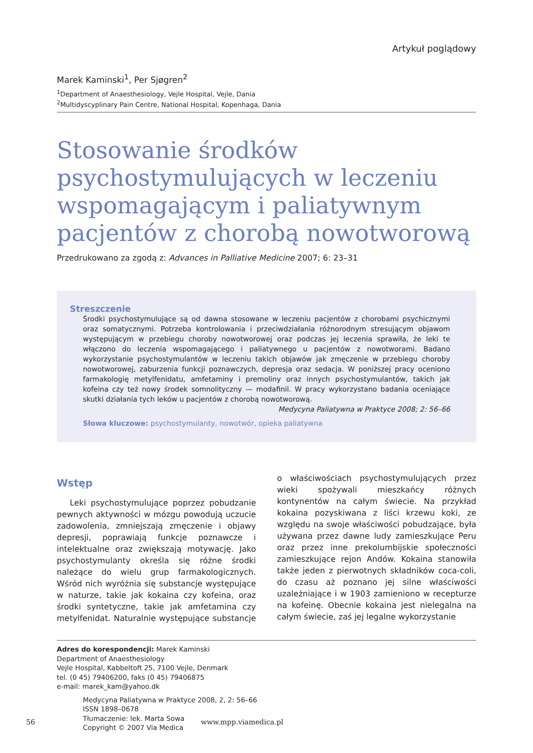Artykuł poglądowy
Marek Kaminski<sup>1</sup>, Per Sjøgren<sup>2</sup>
<sup>1</sup> Department of Anaesthesiology, Vejle Hospital, Vejle, Dania
<sup>2</sup> Multidyscyplinary Pain Centre, National Hospital, Kopenhaga, Dania
Stosowanie środków psychostymulujących w leczeniu wspomagającym i paliatywnym pacjentów z chorobą nowotworową
Przedrukowano za zgodą z: Advances in Palliative Medicine 2007; 6: 23–31
Streszczenie
Środki psychostymulujące są od dawna stosowane w leczeniu pacjentów z chorobami psychicznymi oraz somatycznymi. Potrzeba kontrolowania i przeciwdziałania różnorodnym stresującym objawom występującym w przebiegu choroby nowotworowej oraz podczas jej leczenia sprawiła, że leki te włączono do leczenia wspomagającego i paliatywnego u pacjentów z nowotworami. Badano wykorzystanie psychostymulantów w leczeniu takich objawów jak zmęczenie w przebiegu choroby nowotworowej, zaburzenia funkcji poznawczych, depresja oraz sedacja. W poniższej pracy oceniono farmakologię metylfenidatu, amfetaminy i premoliny oraz innych psychostymulantów, takich jak kofeina czy też nowy środek somnolityczny — modafinil. W pracy wykorzystano badania oceniające skutki działania tych leków u pacjentów z chorobą nowotworową.
Medycyna Paliatywna w Praktyce 2008; 2: 56–66
Słowa kluczowe: psychostymulanty, nowotwór, opieka paliatywna
Wstęp
Leki psychostymulujące poprzez pobudzanie pewnych aktywności w mózgu powodują uczucie zadowolenia, zmniejszają zmęczenie i objawy depresji, poprawiają funkcje poznawcze i intelektualne oraz zwiększają motywację. Jako psychostymulanty określa się różne środki należące do wielu grup farmakologicznych. Wśród nich wyróżnia się substancje występujące w naturze, takie jak kokaina czy kofeina, oraz środki syntetyczne, takie jak amfetamina czy metylfenidat. Naturalnie występujące substancje o właściwościach psychostymulujących przez wieki spożywali mieszkańcy różnych kontynentów na całym świecie. Na przykład kokaina pozyskiwana z liści krzewu koki, ze względu na swoje właściwości pobudzające, była używana przez dawne ludy zamieszkujące Peru oraz przez inne prekolumbijskie społeczności zamieszkujące rejon Andów. Kokaina stanowiła także jeden z pierwotnych składników coca-coli, do czasu aż poznano jej silne właściwości uzależniające i w 1903 zamieniono w recepturze na kofeinę. Obecnie kokaina jest nielegalna na całym świecie, zaś jej legalne wykorzystanie
Adres do korespondencji: Marek Kaminski
Department of Anaesthesiology
Vejle Hospital, Kabbeltoft 25, 7100 Vejle, Denmark
tel. (0 45) 79406200, faks (0 45) 79406875
e-mail: marek_kam@yahoo.dk
Medycyna Paliatywna w Praktyce 2008, 2, 2: 56–66
ISSN 1898–0678
Tłumaczenie: lek. Marta Sowa
Copyright © 2007 Via Medica
56 www.mpp.viamedica.pl